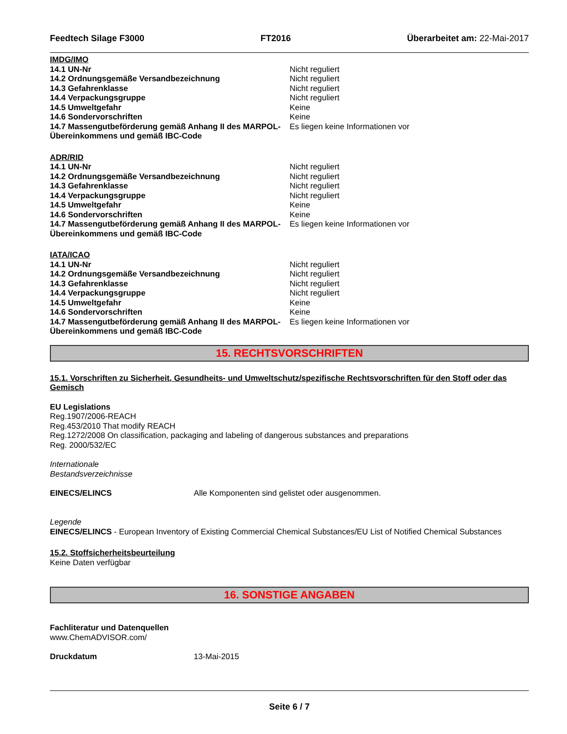Feedtech Silage F3000 FT2016 Überarbeitet am: 22-Mai-2017
IMDG/IMO
14.1 UN-Nr Nicht reguliert
14.2 Ordnungsgemäße Versandbezeichnung Nicht reguliert
14.3 Gefahrenklasse Nicht reguliert
14.4 Verpackungsgruppe Nicht reguliert
14.5 Umweltgefahr Keine
14.6 Sondervorschriften Keine
14.7 Massengutbeförderung gemäß Anhang II des MARPOL-Übereinkommens und gemäß IBC-Code
Es liegen keine Informationen vor
ADR/RID
14.1 UN-Nr Nicht reguliert
14.2 Ordnungsgemäße Versandbezeichnung Nicht reguliert
14.3 Gefahrenklasse Nicht reguliert
14.4 Verpackungsgruppe Nicht reguliert
14.5 Umweltgefahr Keine
14.6 Sondervorschriften Keine
14.7 Massengutbeförderung gemäß Anhang II des MARPOL-Übereinkommens und gemäß IBC-Code
Es liegen keine Informationen vor
IATA/ICAO
14.1 UN-Nr Nicht reguliert
14.2 Ordnungsgemäße Versandbezeichnung Nicht reguliert
14.3 Gefahrenklasse Nicht reguliert
14.4 Verpackungsgruppe Nicht reguliert
14.5 Umweltgefahr Keine
14.6 Sondervorschriften Keine
14.7 Massengutbeförderung gemäß Anhang II des MARPOL-Übereinkommens und gemäß IBC-Code
Es liegen keine Informationen vor
15. RECHTSVORSCHRIFTEN
15.1. Vorschriften zu Sicherheit, Gesundheits- und Umweltschutz/spezifische Rechtsvorschriften für den Stoff oder das Gemisch
EU Legislations
Reg.1907/2006-REACH
Reg.453/2010 That modify REACH
Reg.1272/2008 On classification, packaging and labeling of dangerous substances and preparations
Reg. 2000/532/EC
Internationale
Bestandsverzeichnisse
EINECS/ELINCS Alle Komponenten sind gelistet oder ausgenommen.
Legende
EINECS/ELINCS - European Inventory of Existing Commercial Chemical Substances/EU List of Notified Chemical Substances
15.2. Stoffsicherheitsbeurteilung
Keine Daten verfügbar
16. SONSTIGE ANGABEN
Fachliteratur und Datenquellen
www.ChemADVISOR.com/
Druckdatum 13-Mai-2015
Seite 6 / 7